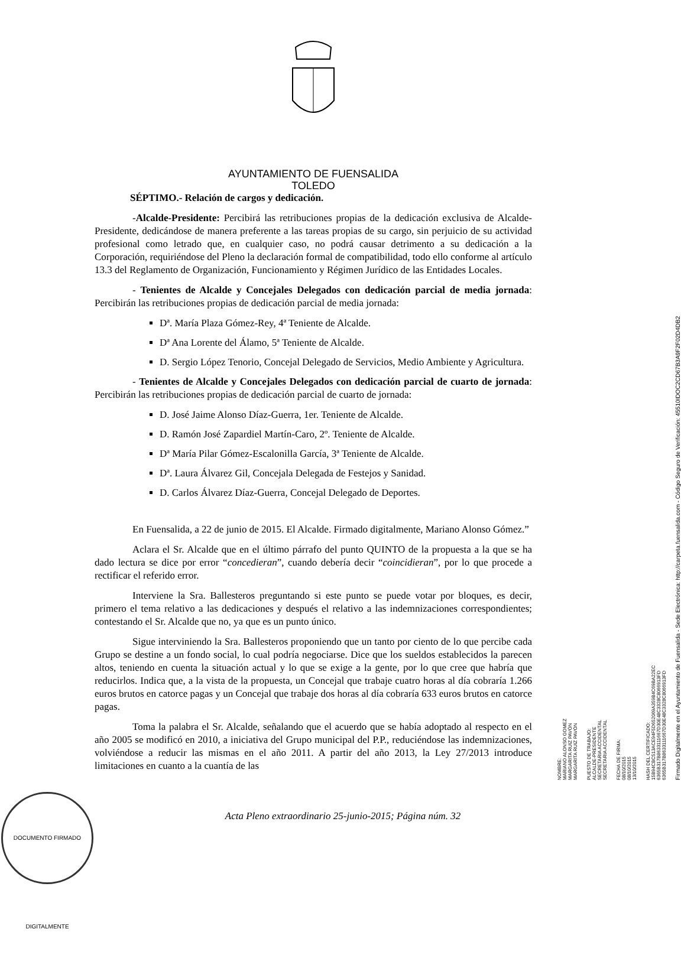AYUNTAMIENTO DE FUENSALIDA
TOLEDO
SÉPTIMO.- Relación de cargos y dedicación.
-Alcalde-Presidente: Percibirá las retribuciones propias de la dedicación exclusiva de Alcalde-Presidente, dedicándose de manera preferente a las tareas propias de su cargo, sin perjuicio de su actividad profesional como letrado que, en cualquier caso, no podrá causar detrimento a su dedicación a la Corporación, requiriéndose del Pleno la declaración formal de compatibilidad, todo ello conforme al artículo 13.3 del Reglamento de Organización, Funcionamiento y Régimen Jurídico de las Entidades Locales.
- Tenientes de Alcalde y Concejales Delegados con dedicación parcial de media jornada: Percibirán las retribuciones propias de dedicación parcial de media jornada:
Dª. María Plaza Gómez-Rey, 4ª Teniente de Alcalde.
Dª Ana Lorente del Álamo, 5ª Teniente de Alcalde.
D. Sergio López Tenorio, Concejal Delegado de Servicios, Medio Ambiente y Agricultura.
- Tenientes de Alcalde y Concejales Delegados con dedicación parcial de cuarto de jornada: Percibirán las retribuciones propias de dedicación parcial de cuarto de jornada:
D. José Jaime Alonso Díaz-Guerra, 1er. Teniente de Alcalde.
D. Ramón José Zapardiel Martín-Caro, 2º. Teniente de Alcalde.
Dª María Pilar Gómez-Escalonilla García, 3ª Teniente de Alcalde.
Dª. Laura Álvarez Gil, Concejala Delegada de Festejos y Sanidad.
D. Carlos Álvarez Díaz-Guerra, Concejal Delegado de Deportes.
En Fuensalida, a 22 de junio de 2015. El Alcalde. Firmado digitalmente, Mariano Alonso Gómez.”
Aclara el Sr. Alcalde que en el último párrafo del punto QUINTO de la propuesta a la que se ha dado lectura se dice por error “concedieran”, cuando debería decir “coincidieran”, por lo que procede a rectificar el referido error.
Interviene la Sra. Ballesteros preguntando si este punto se puede votar por bloques, es decir, primero el tema relativo a las dedicaciones y después el relativo a las indemnizaciones correspondientes; contestando el Sr. Alcalde que no, ya que es un punto único.
Sigue interviniendo la Sra. Ballesteros proponiendo que un tanto por ciento de lo que percibe cada Grupo se destine a un fondo social, lo cual podría negociarse. Dice que los sueldos establecidos la parecen altos, teniendo en cuenta la situación actual y lo que se exige a la gente, por lo que cree que habría que reducirlos. Indica que, a la vista de la propuesta, un Concejal que trabaje cuatro horas al día cobraría 1.266 euros brutos en catorce pagas y un Concejal que trabaje dos horas al día cobraría 633 euros brutos en catorce pagas.
Toma la palabra el Sr. Alcalde, señalando que el acuerdo que se había adoptado al respecto en el año 2005 se modificó en 2010, a iniciativa del Grupo municipal del P.P., reduciéndose las indemnizaciones, volviéndose a reducir las mismas en el año 2011. A partir del año 2013, la Ley 27/2013 introduce limitaciones en cuanto a la cuantía de las
Acta Pleno extraordinario 25-junio-2015; Página núm. 32
DOCUMENTO FIRMADO DIGITALMENTE
NOMBRE:
MARIANO ALONSO GOMEZ
MARGARITA RUIZ PAVÓN
MARGARITA RUIZ PAVÓN
PUESTO DE TRABAJO:
ALCALDE-PRESIDENTE
SECRETARIA ACCIDENTAL
SECRETARIA ACCIDENTAL
FECHA DE FIRMA:
08/10/2015
08/10/2015
13/10/2015
HASH DEL CERTIFICADO:
15B94CBC513ACE94F5D652069A359B4C69BA22EC
6365B317B8633111667D30E48C3328C8066913FD
6365B317B8633111667D30E48C3328C8066913FD
Firmado Digitalmente en el Ayuntamiento de Fuensalida - Sede Electrónica: http://carpeta.fuensalida.com - Código Seguro de Verificación: 45510IDOC2CD67B3A9F2F02D4DB2